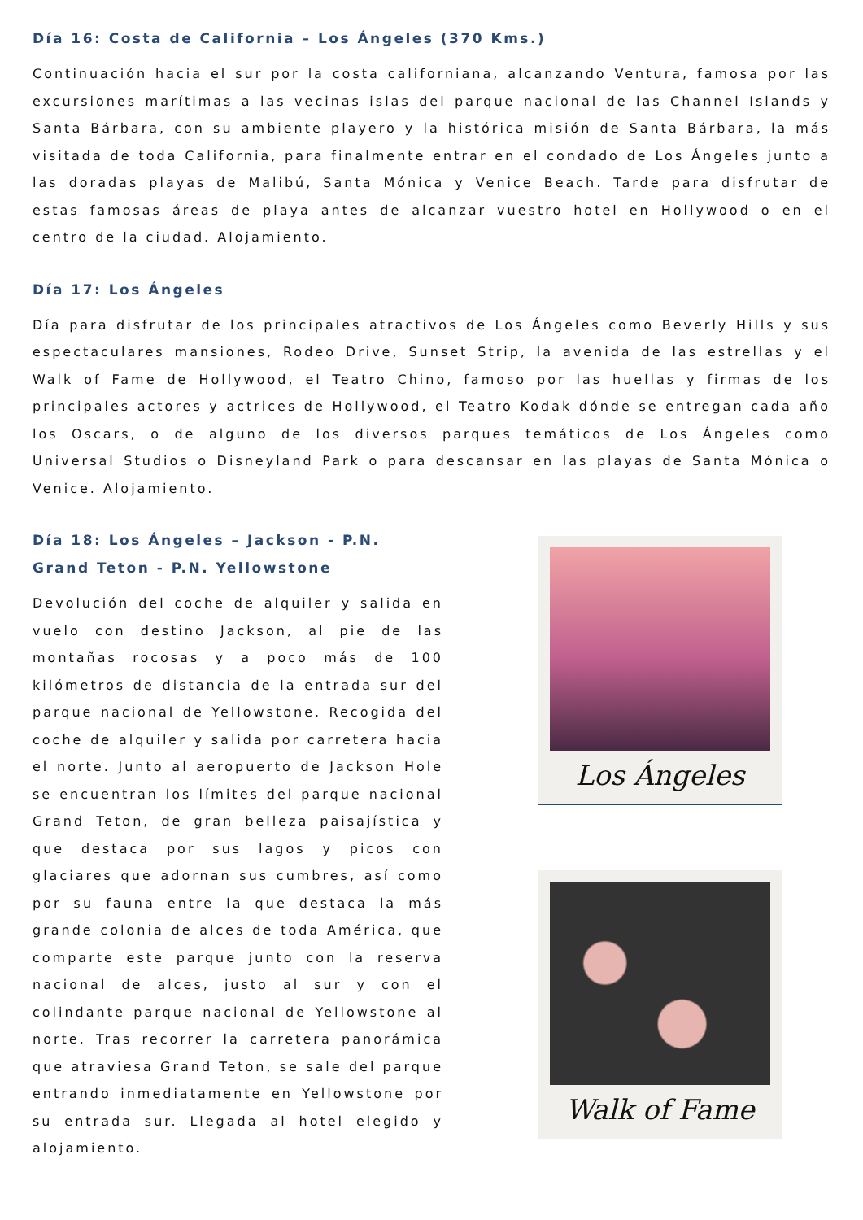Día 16: Costa de California – Los Ángeles (370 Kms.)
Continuación hacia el sur por la costa californiana, alcanzando Ventura, famosa por las excursiones marítimas a las vecinas islas del parque nacional de las Channel Islands y Santa Bárbara, con su ambiente playero y la histórica misión de Santa Bárbara, la más visitada de toda California, para finalmente entrar en el condado de Los Ángeles junto a las doradas playas de Malibú, Santa Mónica y Venice Beach. Tarde para disfrutar de estas famosas áreas de playa antes de alcanzar vuestro hotel en Hollywood o en el centro de la ciudad. Alojamiento.
Día 17: Los Ángeles
Día para disfrutar de los principales atractivos de Los Ángeles como Beverly Hills y sus espectaculares mansiones, Rodeo Drive, Sunset Strip, la avenida de las estrellas y el Walk of Fame de Hollywood, el Teatro Chino, famoso por las huellas y firmas de los principales actores y actrices de Hollywood, el Teatro Kodak dónde se entregan cada año los Oscars, o de alguno de los diversos parques temáticos de Los Ángeles como Universal Studios o Disneyland Park o para descansar en las playas de Santa Mónica o Venice. Alojamiento.
Día 18: Los Ángeles – Jackson - P.N. Grand Teton - P.N. Yellowstone
Devolución del coche de alquiler y salida en vuelo con destino Jackson, al pie de las montañas rocosas y a poco más de 100 kilómetros de distancia de la entrada sur del parque nacional de Yellowstone. Recogida del coche de alquiler y salida por carretera hacia el norte. Junto al aeropuerto de Jackson Hole se encuentran los límites del parque nacional Grand Teton, de gran belleza paisajística y que destaca por sus lagos y picos con glaciares que adornan sus cumbres, así como por su fauna entre la que destaca la más grande colonia de alces de toda América, que comparte este parque junto con la reserva nacional de alces, justo al sur y con el colindante parque nacional de Yellowstone al norte. Tras recorrer la carretera panorámica que atraviesa Grand Teton, se sale del parque entrando inmediatamente en Yellowstone por su entrada sur. Llegada al hotel elegido y alojamiento.
Los Ángeles
Walk of Fame